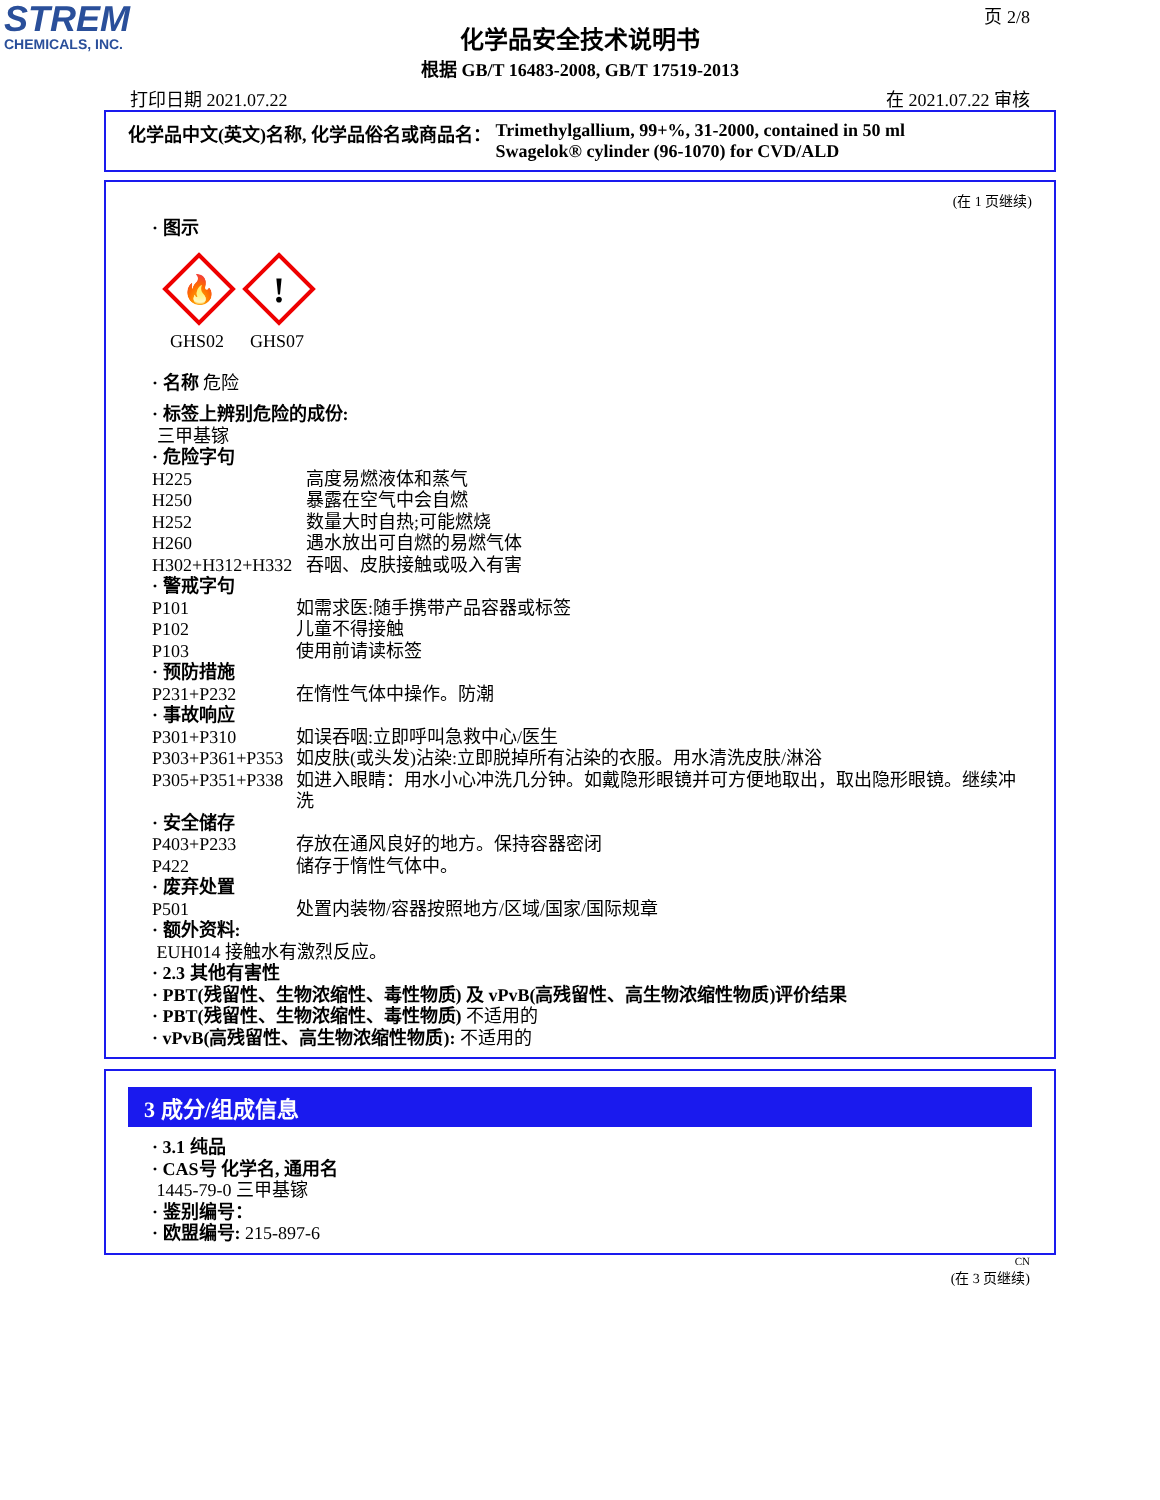STREM
CHEMICALS, INC.
页 2/8
化学品安全技术说明书
根据 GB/T 16483-2008, GB/T 17519-2013
打印日期 2021.07.22 在 2021.07.22 审核
化学品中文(英文)名称, 化学品俗名或商品名： Trimethylgallium, 99+%, 31-2000, contained in 50 ml
Swagelok® cylinder (96-1070) for CVD/ALD
(在 1 页继续)
· 图示
🔥
GHS02
!
GHS07
· 名称 危险
· 标签上辨别危险的成份:
三甲基镓
· 危险字句
H225 高度易燃液体和蒸气
H250 暴露在空气中会自燃
H252 数量大时自热;可能燃烧
H260 遇水放出可自燃的易燃气体
H302+H312+H332 吞咽、皮肤接触或吸入有害
· 警戒字句
P101 如需求医:随手携带产品容器或标签
P102 儿童不得接触
P103 使用前请读标签
· 预防措施
P231+P232 在惰性气体中操作。防潮
· 事故响应
P301+P310 如误吞咽:立即呼叫急救中心/医生
P303+P361+P353 如皮肤(或头发)沾染:立即脱掉所有沾染的衣服。用水清洗皮肤/淋浴
P305+P351+P338 如进入眼睛：用水小心冲洗几分钟。如戴隐形眼镜并可方便地取出，取出隐形眼镜。继续冲洗
· 安全储存
P403+P233 存放在通风良好的地方。保持容器密闭
P422 储存于惰性气体中。
· 废弃处置
P501 处置内装物/容器按照地方/区域/国家/国际规章
· 额外资料:
EUH014 接触水有激烈反应。
· 2.3 其他有害性
· PBT(残留性、生物浓缩性、毒性物质) 及 vPvB(高残留性、高生物浓缩性物质)评价结果
· PBT(残留性、生物浓缩性、毒性物质) 不适用的
· vPvB(高残留性、高生物浓缩性物质): 不适用的
3 成分/组成信息
· 3.1 纯品
· CAS号 化学名, 通用名
1445-79-0 三甲基镓
· 鉴别编号：
· 欧盟编号: 215-897-6
CN
(在 3 页继续)